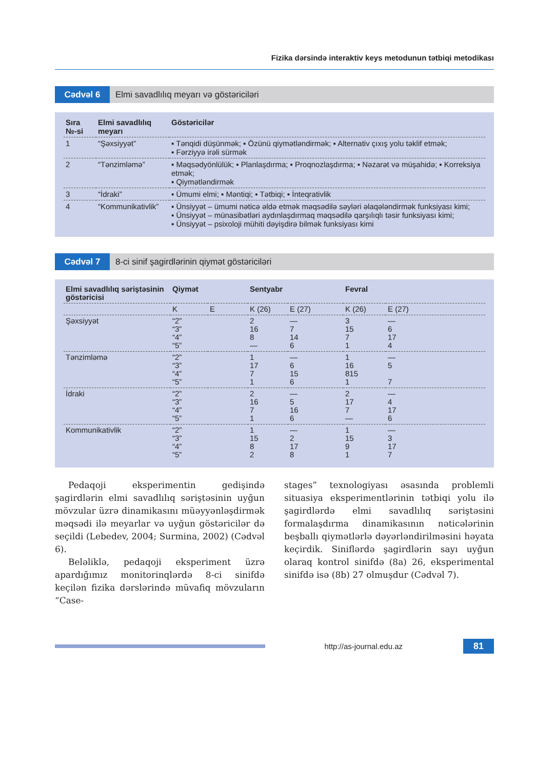Fizika dərsində interaktiv keys metodunun tətbiqi metodikası
Cədvəl 6 Elmi savadlılıq meyarı və göstəriciləri
| Sıra №-si | Elmi savadlılıq meyarı | Göstəricilər |
| --- | --- | --- |
| 1 | “Şəxsiyyət” | ▪ Tənqidi düşünmək; ▪ Özünü qiymətləndirmək; ▪ Alternativ çıxış yolu təklif etmək; ▪ Fərziyyə irəli sürmək |
| 2 | “Tənzimləmə” | ▪ Məqsədyönlülük; ▪ Planlaşdırma; ▪ Proqnozlaşdırma; ▪ Nəzarət və müşahidə; ▪ Korreksiya etmək; ▪ Qiymətləndirmək |
| 3 | “İdraki” | ▪ Ümumi elmi; ▪ Məntiqi; ▪ Tətbiqi; ▪ İnteqrativlik |
| 4 | “Kommunikativlik” | ▪ Ünsiyyət – ümumi nəticə əldə etmək məqsədilə səyləri əlaqələndirmək funksiyası kimi; ▪ Ünsiyyət – münasibətləri aydınlaşdırmaq məqsədilə qarşılıqlı təsir funksiyası kimi; ▪ Ünsiyyət – psixoloji mühiti dəyişdirə bilmək funksiyası kimi |
Cədvəl 7 8-ci sinif şagirdlərinin qiymət göstəriciləri
| Elmi savadlılıq səriştəsinin göstəricisi | Qiymət | | Sentyabr | | Fevral | |
| --- | --- | --- | --- | --- | --- | --- |
| | K | E | K (26) | E (27) | K (26) | E (27) |
| Şəxsiyyət | “2” “3” “4” “5” | | 2 16 8 — | — 7 14 6 | 3 15 7 1 | — 6 17 4 |
| Tənzimləmə | “2” “3” “4” “5” | | 1 17 7 1 | — 6 15 6 | 1 16 815 1 | — 5 7 |
| İdraki | “2” “3” “4” “5” | | 2 16 7 1 | — 5 16 6 | 2 17 7 — | — 4 17 6 |
| Kommunikativlik | “2” “3” “4” “5” | | 1 15 8 2 | — 2 17 8 | 1 15 9 1 | — 3 17 7 |
Pedaqoji eksperimentin gedişində şagirdlərin elmi savadlılıq səriştəsinin uyğun mövzular üzrə dinamikasını müəyyənləşdirmək məqsədi ilə meyarlar və uyğun göstəricilər də seçildi (Lebedev, 2004; Surmina, 2002) (Cədvəl 6).
Beləliklə, pedaqoji eksperiment üzrə apardığımız monitorinqlərdə 8-ci sinifdə keçilən fizika dərslərində müvafiq mövzuların “Case-
stages” texnologiyası əsasında problemli situasiya eksperimentlərinin tətbiqi yolu ilə şagirdlərdə elmi savadlılıq səriştəsini formalaşdırma dinamikasının nəticələrinin beşballı qiymətlərlə dəyərləndirilməsini həyata keçirdik. Siniflərdə şagirdlərin sayı uyğun olaraq kontrol sinifdə (8a) 26, eksperimental sinifdə isə (8b) 27 olmuşdur (Cədvəl 7).
http://as-journal.edu.az
81